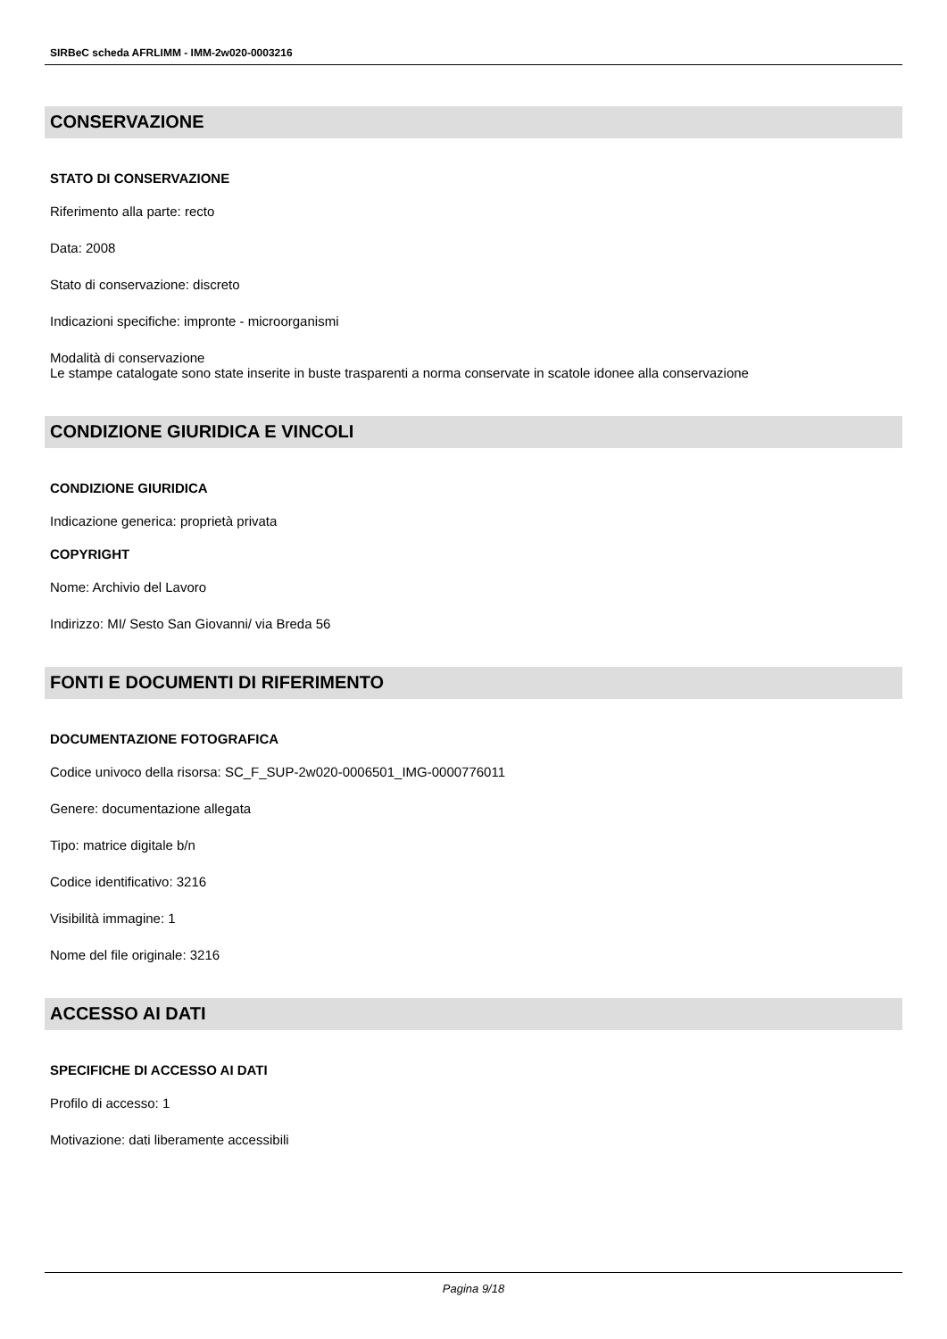SIRBeC scheda AFRLIMM - IMM-2w020-0003216
CONSERVAZIONE
STATO DI CONSERVAZIONE
Riferimento alla parte: recto
Data: 2008
Stato di conservazione: discreto
Indicazioni specifiche: impronte - microorganismi
Modalità di conservazione
Le stampe catalogate sono state inserite in buste trasparenti a norma conservate in scatole idonee alla conservazione
CONDIZIONE GIURIDICA E VINCOLI
CONDIZIONE GIURIDICA
Indicazione generica: proprietà privata
COPYRIGHT
Nome: Archivio del Lavoro
Indirizzo: MI/ Sesto San Giovanni/ via Breda 56
FONTI E DOCUMENTI DI RIFERIMENTO
DOCUMENTAZIONE FOTOGRAFICA
Codice univoco della risorsa: SC_F_SUP-2w020-0006501_IMG-0000776011
Genere: documentazione allegata
Tipo: matrice digitale b/n
Codice identificativo: 3216
Visibilità immagine: 1
Nome del file originale: 3216
ACCESSO AI DATI
SPECIFICHE DI ACCESSO AI DATI
Profilo di accesso: 1
Motivazione: dati liberamente accessibili
Pagina 9/18